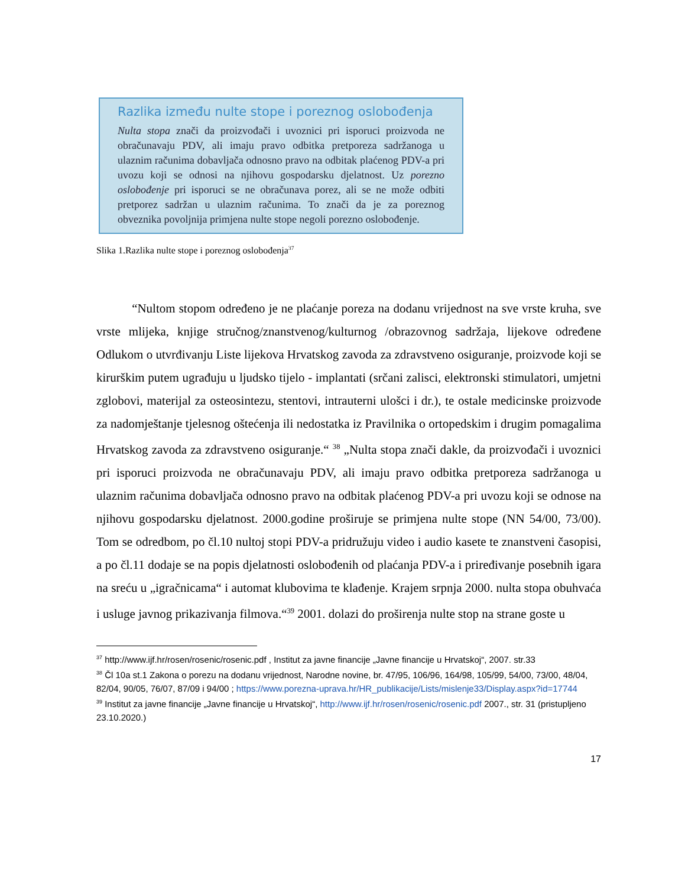Razlika između nulte stope i poreznog oslobođenja
Nulta stopa znači da proizvođači i uvoznici pri isporuci proizvoda ne obračunavaju PDV, ali imaju pravo odbitka pretporeza sadržanoga u ulaznim računima dobavljača odnosno pravo na odbitak plaćenog PDV-a pri uvozu koji se odnosi na njihovu gospodarsku djelatnost. Uz porezno oslobođenje pri isporuci se ne obračunava porez, ali se ne može odbiti pretporez sadržan u ulaznim računima. To znači da je za poreznog obveznika povoljnija primjena nulte stope negoli porezno oslobođenje.
Slika 1.Razlika nulte stope i poreznog oslobođenja<sup>37</sup>
“Nultom stopom određeno je ne plaćanje poreza na dodanu vrijednost na sve vrste kruha, sve vrste mlijeka, knjige stručnog/znanstvenog/kulturnog /obrazovnog sadržaja, lijekove određene Odlukom o utvrđivanju Liste lijekova Hrvatskog zavoda za zdravstveno osiguranje, proizvode koji se kirurškim putem ugrađuju u ljudsko tijelo - implantati (srčani zalisci, elektronski stimulatori, umjetni zglobovi, materijal za osteosintezu, stentovi, intrauterni ulošci i dr.), te ostale medicinske proizvode za nadomještanje tjelesnog oštećenja ili nedostatka iz Pravilnika o ortopedskim i drugim pomagalima Hrvatskog zavoda za zdravstveno osiguranje.“ <sup>38</sup> „Nulta stopa znači dakle, da proizvođači i uvoznici pri isporuci proizvoda ne obračunavaju PDV, ali imaju pravo odbitka pretporeza sadržanoga u ulaznim računima dobavljača odnosno pravo na odbitak plaćenog PDV-a pri uvozu koji se odnose na njihovu gospodarsku djelatnost. 2000.godine proširuje se primjena nulte stope (NN 54/00, 73/00). Tom se odredbom, po čl.10 nultoj stopi PDV-a pridružuju video i audio kasete te znanstveni časopisi, a po čl.11 dodaje se na popis djelatnosti oslobođenih od plaćanja PDV-a i priređivanje posebnih igara na sreću u „igračnicama“ i automat klubovima te klađenje. Krajem srpnja 2000. nulta stopa obuhvaća i usluge javnog prikazivanja filmova.“<sup>39</sup> 2001. dolazi do proširenja nulte stop na strane goste u
<sup>37</sup> http://www.ijf.hr/rosen/rosenic/rosenic.pdf , Institut za javne financije „Javne financije u Hrvatskoj“, 2007. str.33
<sup>38</sup> Čl 10a st.1 Zakona o porezu na dodanu vrijednost, Narodne novine, br. 47/95, 106/96, 164/98, 105/99, 54/00, 73/00, 48/04, 82/04, 90/05, 76/07, 87/09 i 94/00 ; https://www.porezna-uprava.hr/HR_publikacije/Lists/mislenje33/Display.aspx?id=17744
<sup>39</sup> Institut za javne financije „Javne financije u Hrvatskoj“, http://www.ijf.hr/rosen/rosenic/rosenic.pdf 2007., str. 31 (pristupljeno 23.10.2020.)
17